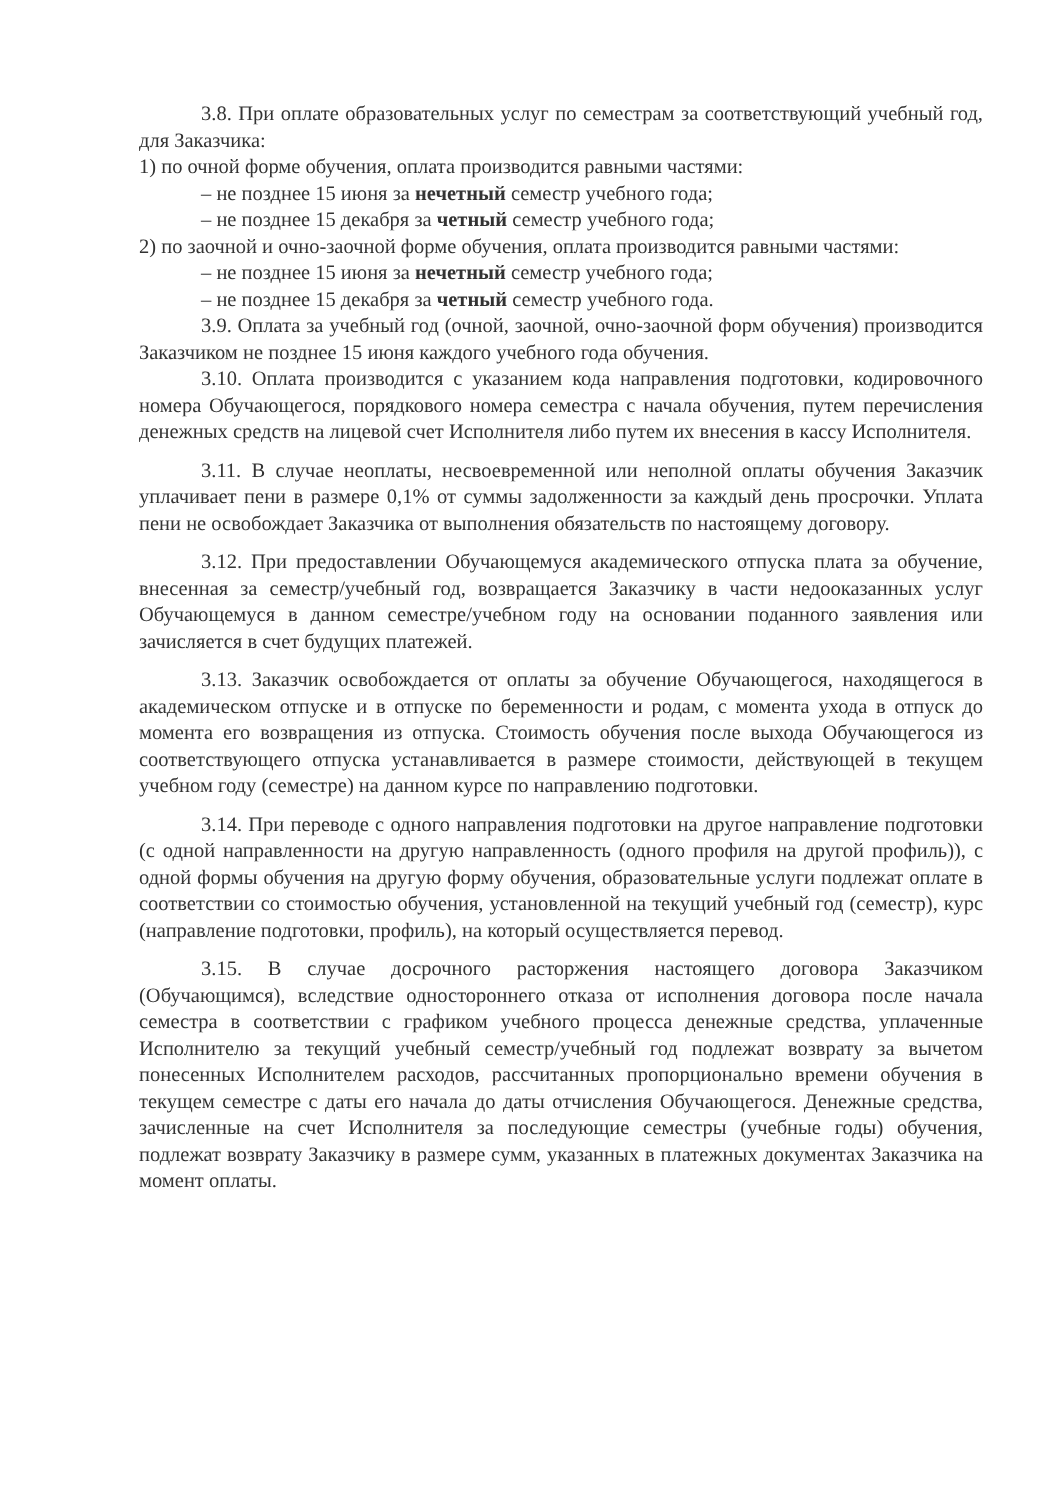3.8. При оплате образовательных услуг по семестрам за соответствующий учебный год, для Заказчика:
1) по очной форме обучения, оплата производится равными частями:
– не позднее 15 июня за нечетный семестр учебного года;
– не позднее 15 декабря за четный семестр учебного года;
2) по заочной и очно-заочной форме обучения, оплата производится равными частями:
– не позднее 15 июня за нечетный семестр учебного года;
– не позднее 15 декабря за четный семестр учебного года.
3.9. Оплата за учебный год (очной, заочной, очно-заочной форм обучения) производится Заказчиком не позднее 15 июня каждого учебного года обучения.
3.10. Оплата производится с указанием кода направления подготовки, кодировочного номера Обучающегося, порядкового номера семестра с начала обучения, путем перечисления денежных средств на лицевой счет Исполнителя либо путем их внесения в кассу Исполнителя.
3.11. В случае неоплаты, несвоевременной или неполной оплаты обучения Заказчик уплачивает пени в размере 0,1% от суммы задолженности за каждый день просрочки. Уплата пени не освобождает Заказчика от выполнения обязательств по настоящему договору.
3.12. При предоставлении Обучающемуся академического отпуска плата за обучение, внесенная за семестр/учебный год, возвращается Заказчику в части недооказанных услуг Обучающемуся в данном семестре/учебном году на основании поданного заявления или зачисляется в счет будущих платежей.
3.13. Заказчик освобождается от оплаты за обучение Обучающегося, находящегося в академическом отпуске и в отпуске по беременности и родам, с момента ухода в отпуск до момента его возвращения из отпуска. Стоимость обучения после выхода Обучающегося из соответствующего отпуска устанавливается в размере стоимости, действующей в текущем учебном году (семестре) на данном курсе по направлению подготовки.
3.14. При переводе с одного направления подготовки на другое направление подготовки (с одной направленности на другую направленность (одного профиля на другой профиль)), с одной формы обучения на другую форму обучения, образовательные услуги подлежат оплате в соответствии со стоимостью обучения, установленной на текущий учебный год (семестр), курс (направление подготовки, профиль), на который осуществляется перевод.
3.15. В случае досрочного расторжения настоящего договора Заказчиком (Обучающимся), вследствие одностороннего отказа от исполнения договора после начала семестра в соответствии с графиком учебного процесса денежные средства, уплаченные Исполнителю за текущий учебный семестр/учебный год подлежат возврату за вычетом понесенных Исполнителем расходов, рассчитанных пропорционально времени обучения в текущем семестре с даты его начала до даты отчисления Обучающегося. Денежные средства, зачисленные на счет Исполнителя за последующие семестры (учебные годы) обучения, подлежат возврату Заказчику в размере сумм, указанных в платежных документах Заказчика на момент оплаты.